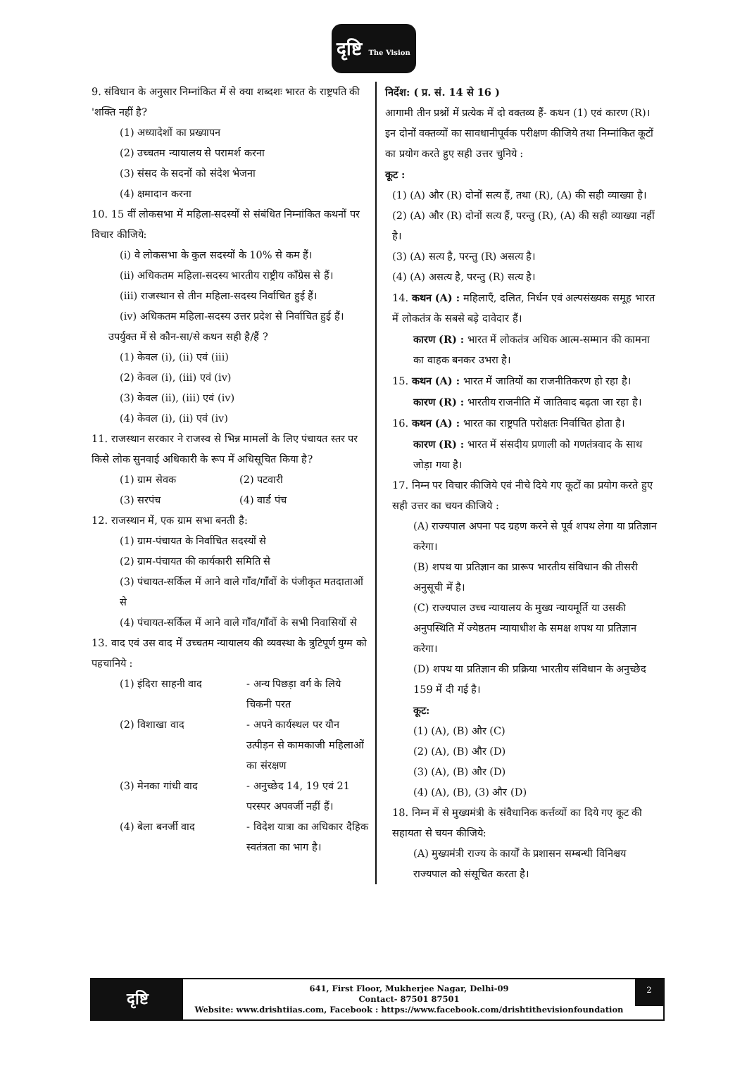दृष्टि The Vision
9. संविधान के अनुसार निम्नांकित में से क्या शब्दशः भारत के राष्ट्रपति की 'शक्ति नहीं है?
(1) अध्यादेशों का प्रख्यापन
(2) उच्चतम न्यायालय से परामर्श करना
(3) संसद के सदनों को संदेश भेजना
(4) क्षमादान करना
10. 15 वीं लोकसभा में महिला-सदस्यों से संबंधित निम्नांकित कथनों पर विचार कीजिये:
(i) वे लोकसभा के कुल सदस्यों के 10% से कम हैं।
(ii) अधिकतम महिला-सदस्य भारतीय राष्ट्रीय काँग्रेस से हैं।
(iii) राजस्थान से तीन महिला-सदस्य निर्वाचित हुई हैं।
(iv) अधिकतम महिला-सदस्य उत्तर प्रदेश से निर्वाचित हुई हैं।
उपर्युक्त में से कौन-सा/से कथन सही है/हैं ?
(1) केवल (i), (ii) एवं (iii)
(2) केवल (i), (iii) एवं (iv)
(3) केवल (ii), (iii) एवं (iv)
(4) केवल (i), (ii) एवं (iv)
11. राजस्थान सरकार ने राजस्व से भिन्न मामलों के लिए पंचायत स्तर पर किसे लोक सुनवाई अधिकारी के रूप में अधिसूचित किया है?
(1) ग्राम सेवक (2) पटवारी
(3) सरपंच (4) वार्ड पंच
12. राजस्थान में, एक ग्राम सभा बनती है:
(1) ग्राम-पंचायत के निर्वाचित सदस्यों से
(2) ग्राम-पंचायत की कार्यकारी समिति से
(3) पंचायत-सर्किल में आने वाले गाँव/गाँवों के पंजीकृत मतदाताओं से
(4) पंचायत-सर्किल में आने वाले गाँव/गाँवों के सभी निवासियों से
13. वाद एवं उस वाद में उच्चतम न्यायालय की व्यवस्था के त्रुटिपूर्ण युग्म को पहचानिये :
(1) इंदिरा साहनी वाद - अन्य पिछड़ा वर्ग के लिये चिकनी परत
(2) विशाखा वाद - अपने कार्यस्थल पर यौन उत्पीड़न से कामकाजी महिलाओं का संरक्षण
(3) मेनका गांधी वाद - अनुच्छेद 14, 19 एवं 21 परस्पर अपवर्जी नहीं हैं।
(4) बेला बनर्जी वाद - विदेश यात्रा का अधिकार दैहिक स्वतंत्रता का भाग है।
निर्देश: ( प्र. सं. 14 से 16 )
आगामी तीन प्रश्नों में प्रत्येक में दो वक्तव्य हैं- कथन (1) एवं कारण (R)। इन दोनों वक्तव्यों का सावधानीपूर्वक परीक्षण कीजिये तथा निम्नांकित कूटों का प्रयोग करते हुए सही उत्तर चुनिये :
कूट :
(1) (A) और (R) दोनों सत्य हैं, तथा (R), (A) की सही व्याख्या है।
(2) (A) और (R) दोनों सत्य हैं, परन्तु (R), (A) की सही व्याख्या नहीं है।
(3) (A) सत्य है, परन्तु (R) असत्य है।
(4) (A) असत्य है, परन्तु (R) सत्य है।
14. कथन (A) : महिलाएँ, दलित, निर्धन एवं अल्पसंख्यक समूह भारत में लोकतंत्र के सबसे बड़े दावेदार हैं।
कारण (R) : भारत में लोकतंत्र अधिक आत्म-सम्मान की कामना का वाहक बनकर उभरा है।
15. कथन (A) : भारत में जातियों का राजनीतिकरण हो रहा है।
कारण (R) : भारतीय राजनीति में जातिवाद बढ़ता जा रहा है।
16. कथन (A) : भारत का राष्ट्रपति परोक्षतः निर्वाचित होता है।
कारण (R) : भारत में संसदीय प्रणाली को गणतंत्रवाद के साथ जोड़ा गया है।
17. निम्न पर विचार कीजिये एवं नीचे दिये गए कूटों का प्रयोग करते हुए सही उत्तर का चयन कीजिये :
(A) राज्यपाल अपना पद ग्रहण करने से पूर्व शपथ लेगा या प्रतिज्ञान करेगा।
(B) शपथ या प्रतिज्ञान का प्रारूप भारतीय संविधान की तीसरी अनुसूची में है।
(C) राज्यपाल उच्च न्यायालय के मुख्य न्यायमूर्ति या उसकी अनुपस्थिति में ज्येष्ठतम न्यायाधीश के समक्ष शपथ या प्रतिज्ञान करेगा।
(D) शपथ या प्रतिज्ञान की प्रक्रिया भारतीय संविधान के अनुच्छेद 159 में दी गई है।
कूट:
(1) (A), (B) और (C)
(2) (A), (B) और (D)
(3) (A), (B) और (D)
(4) (A), (B), (3) और (D)
18. निम्न में से मुख्यमंत्री के संवैधानिक कर्त्तव्यों का दिये गए कूट की सहायता से चयन कीजिये:
(A) मुख्यमंत्री राज्य के कार्यों के प्रशासन सम्बन्धी विनिश्चय राज्यपाल को संसूचित करता है।
दृष्टि
641, First Floor, Mukherjee Nagar, Delhi-09
Contact- 87501 87501
Website: www.drishtiias.com, Facebook : https://www.facebook.com/drishtithevisionfoundation
2